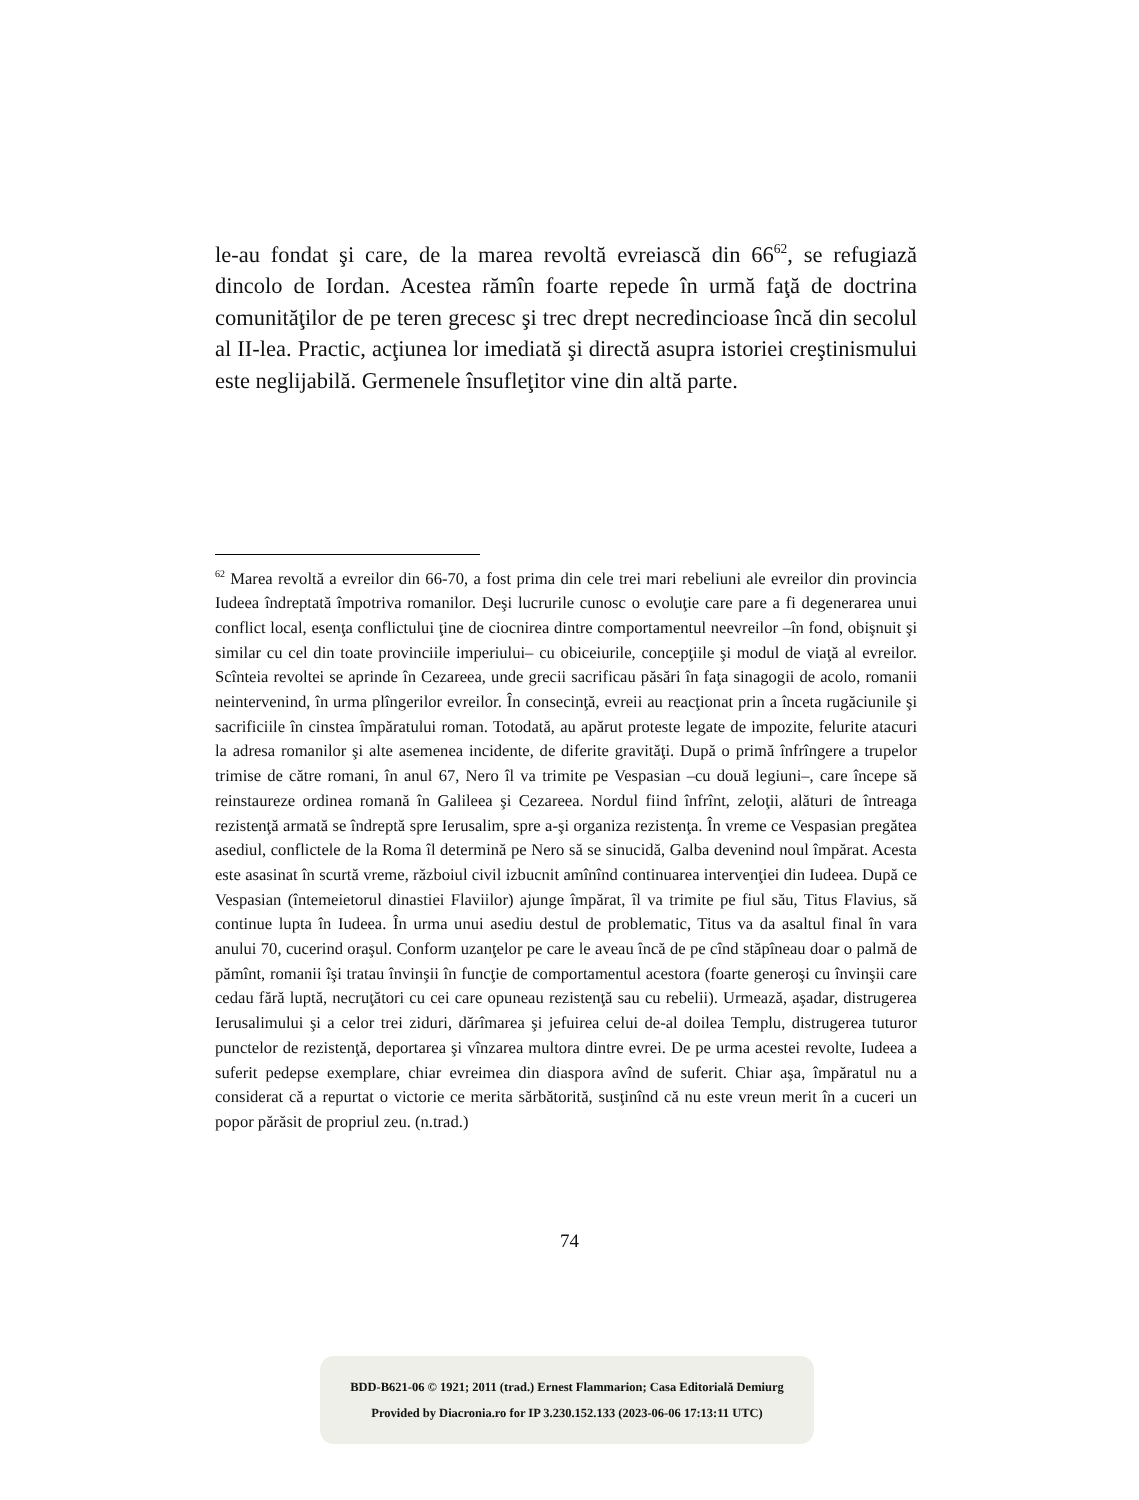le-au fondat şi care, de la marea revoltă evreiască din 66<sup>62</sup>, se refugiază dincolo de Iordan. Acestea rămîn foarte repede în urmă faţă de doctrina comunităţilor de pe teren grecesc şi trec drept necredincioase încă din secolul al II-lea. Practic, acţiunea lor imediată şi directă asupra istoriei creştinismului este neglijabilă. Germenele însufleţitor vine din altă parte.
<sup>62</sup> Marea revoltă a evreilor din 66-70, a fost prima din cele trei mari rebeliuni ale evreilor din provincia Iudeea îndreptată împotriva romanilor. Deşi lucrurile cunosc o evoluţie care pare a fi degenerarea unui conflict local, esenţa conflictului ţine de ciocnirea dintre comportamentul neevreilor –în fond, obişnuit şi similar cu cel din toate provinciile imperiului– cu obiceiurile, concepţiile şi modul de viaţă al evreilor. Scînteia revoltei se aprinde în Cezareea, unde grecii sacrificau păsări în faţa sinagogii de acolo, romanii neintervenind, în urma plîngerilor evreilor. În consecinţă, evreii au reacţionat prin a înceta rugăciunile şi sacrificiile în cinstea împăratului roman. Totodată, au apărut proteste legate de impozite, felurite atacuri la adresa romanilor şi alte asemenea incidente, de diferite gravităţi. După o primă înfrîngere a trupelor trimise de către romani, în anul 67, Nero îl va trimite pe Vespasian –cu două legiuni–, care începe să reinstaureze ordinea romană în Galileea şi Cezareea. Nordul fiind înfrînt, zeloţii, alături de întreaga rezistenţă armată se îndreptă spre Ierusalim, spre a-şi organiza rezistenţa. În vreme ce Vespasian pregătea asediul, conflictele de la Roma îl determină pe Nero să se sinucidă, Galba devenind noul împărat. Acesta este asasinat în scurtă vreme, războiul civil izbucnit amînînd continuarea intervenţiei din Iudeea. După ce Vespasian (întemeietorul dinastiei Flaviilor) ajunge împărat, îl va trimite pe fiul său, Titus Flavius, să continue lupta în Iudeea. În urma unui asediu destul de problematic, Titus va da asaltul final în vara anului 70, cucerind oraşul. Conform uzanţelor pe care le aveau încă de pe cînd stăpîneau doar o palmă de pămînt, romanii îşi tratau învinşii în funcţie de comportamentul acestora (foarte generoşi cu învinşii care cedau fără luptă, necruţători cu cei care opuneau rezistenţă sau cu rebelii). Urmează, aşadar, distrugerea Ierusalimului şi a celor trei ziduri, dărîmarea şi jefuirea celui de-al doilea Templu, distrugerea tuturor punctelor de rezistenţă, deportarea şi vînzarea multora dintre evrei. De pe urma acestei revolte, Iudeea a suferit pedepse exemplare, chiar evreimea din diaspora avînd de suferit. Chiar aşa, împăratul nu a considerat că a repurtat o victorie ce merita sărbătorită, susţinînd că nu este vreun merit în a cuceri un popor părăsit de propriul zeu. (n.trad.)
74
BDD-B621-06 © 1921; 2011 (trad.) Ernest Flammarion; Casa Editorială Demiurg
Provided by Diacronia.ro for IP 3.230.152.133 (2023-06-06 17:13:11 UTC)